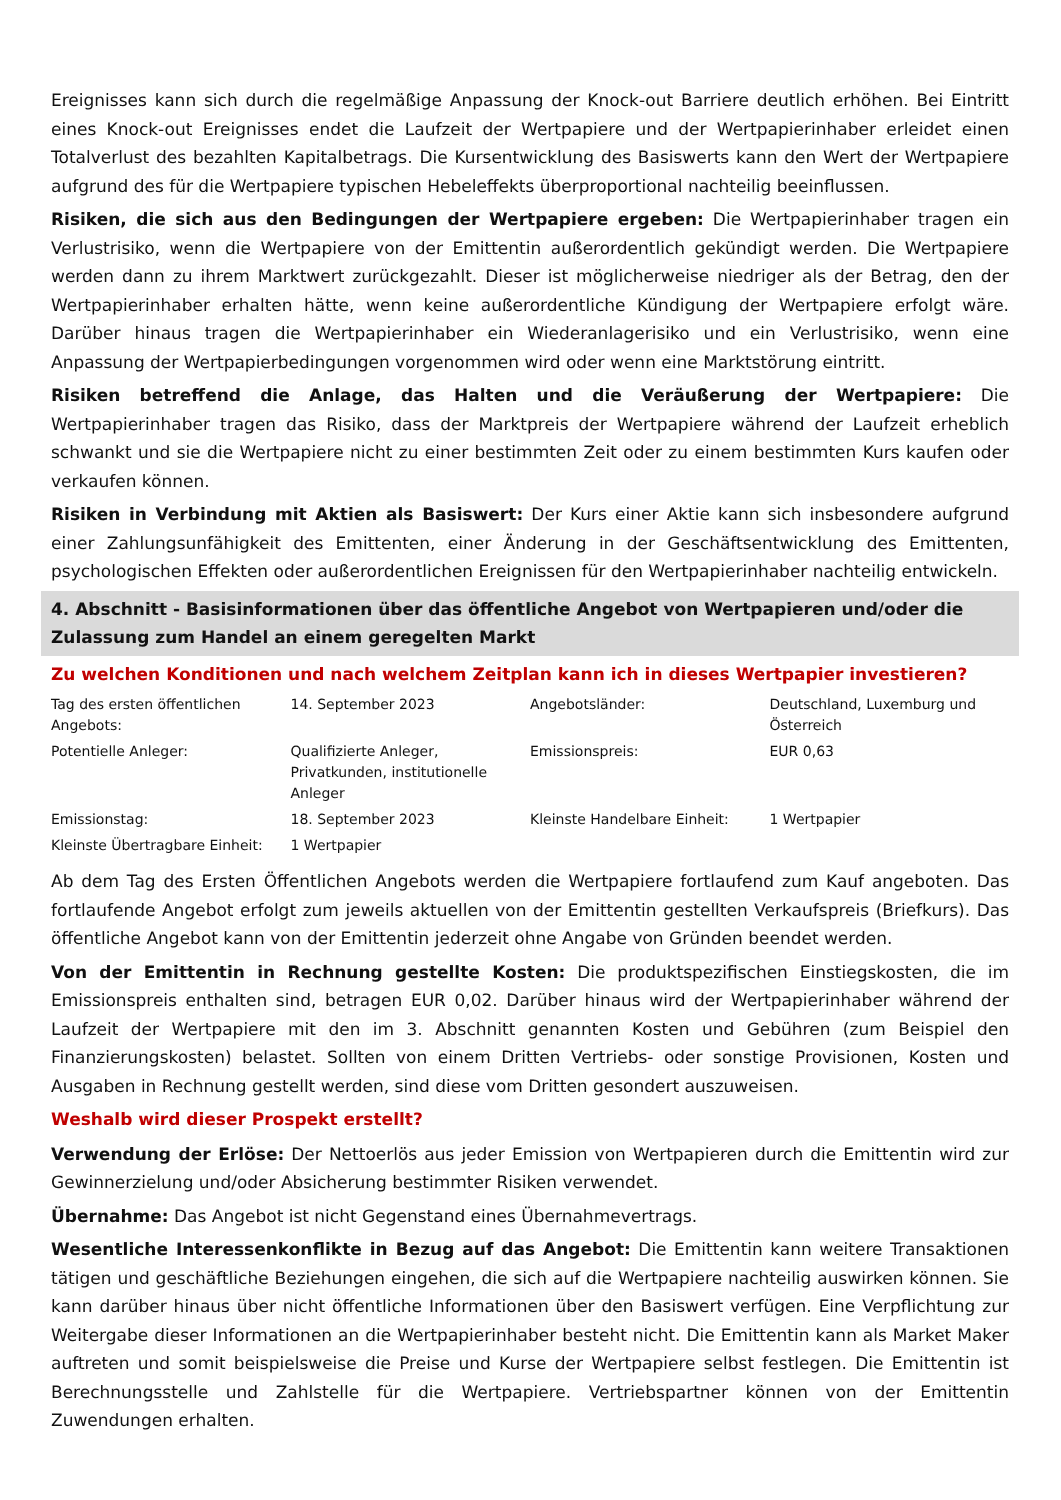Ereignisses kann sich durch die regelmäßige Anpassung der Knock-out Barriere deutlich erhöhen. Bei Eintritt eines Knock-out Ereignisses endet die Laufzeit der Wertpapiere und der Wertpapierinhaber erleidet einen Totalverlust des bezahlten Kapitalbetrags. Die Kursentwicklung des Basiswerts kann den Wert der Wertpapiere aufgrund des für die Wertpapiere typischen Hebeleffekts überproportional nachteilig beeinflussen.
Risiken, die sich aus den Bedingungen der Wertpapiere ergeben: Die Wertpapierinhaber tragen ein Verlustrisiko, wenn die Wertpapiere von der Emittentin außerordentlich gekündigt werden. Die Wertpapiere werden dann zu ihrem Marktwert zurückgezahlt. Dieser ist möglicherweise niedriger als der Betrag, den der Wertpapierinhaber erhalten hätte, wenn keine außerordentliche Kündigung der Wertpapiere erfolgt wäre. Darüber hinaus tragen die Wertpapierinhaber ein Wiederanlagerisiko und ein Verlustrisiko, wenn eine Anpassung der Wertpapierbedingungen vorgenommen wird oder wenn eine Marktstörung eintritt.
Risiken betreffend die Anlage, das Halten und die Veräußerung der Wertpapiere: Die Wertpapierinhaber tragen das Risiko, dass der Marktpreis der Wertpapiere während der Laufzeit erheblich schwankt und sie die Wertpapiere nicht zu einer bestimmten Zeit oder zu einem bestimmten Kurs kaufen oder verkaufen können.
Risiken in Verbindung mit Aktien als Basiswert: Der Kurs einer Aktie kann sich insbesondere aufgrund einer Zahlungsunfähigkeit des Emittenten, einer Änderung in der Geschäftsentwicklung des Emittenten, psychologischen Effekten oder außerordentlichen Ereignissen für den Wertpapierinhaber nachteilig entwickeln.
4. Abschnitt - Basisinformationen über das öffentliche Angebot von Wertpapieren und/oder die Zulassung zum Handel an einem geregelten Markt
Zu welchen Konditionen und nach welchem Zeitplan kann ich in dieses Wertpapier investieren?
| Tag des ersten öffentlichen Angebots: | 14. September 2023 | Angebotsländer: | Deutschland, Luxemburg und Österreich |
| Potentielle Anleger: | Qualifizierte Anleger, Privatkunden, institutionelle Anleger | Emissionspreis: | EUR 0,63 |
| Emissionstag: | 18. September 2023 | Kleinste Handelbare Einheit: | 1 Wertpapier |
| Kleinste Übertragbare Einheit: | 1 Wertpapier | | |
Ab dem Tag des Ersten Öffentlichen Angebots werden die Wertpapiere fortlaufend zum Kauf angeboten. Das fortlaufende Angebot erfolgt zum jeweils aktuellen von der Emittentin gestellten Verkaufspreis (Briefkurs). Das öffentliche Angebot kann von der Emittentin jederzeit ohne Angabe von Gründen beendet werden.
Von der Emittentin in Rechnung gestellte Kosten: Die produktspezifischen Einstiegskosten, die im Emissionspreis enthalten sind, betragen EUR 0,02. Darüber hinaus wird der Wertpapierinhaber während der Laufzeit der Wertpapiere mit den im 3. Abschnitt genannten Kosten und Gebühren (zum Beispiel den Finanzierungskosten) belastet. Sollten von einem Dritten Vertriebs- oder sonstige Provisionen, Kosten und Ausgaben in Rechnung gestellt werden, sind diese vom Dritten gesondert auszuweisen.
Weshalb wird dieser Prospekt erstellt?
Verwendung der Erlöse: Der Nettoerlös aus jeder Emission von Wertpapieren durch die Emittentin wird zur Gewinnerzielung und/oder Absicherung bestimmter Risiken verwendet.
Übernahme: Das Angebot ist nicht Gegenstand eines Übernahmevertrags.
Wesentliche Interessenkonflikte in Bezug auf das Angebot: Die Emittentin kann weitere Transaktionen tätigen und geschäftliche Beziehungen eingehen, die sich auf die Wertpapiere nachteilig auswirken können. Sie kann darüber hinaus über nicht öffentliche Informationen über den Basiswert verfügen. Eine Verpflichtung zur Weitergabe dieser Informationen an die Wertpapierinhaber besteht nicht. Die Emittentin kann als Market Maker auftreten und somit beispielsweise die Preise und Kurse der Wertpapiere selbst festlegen. Die Emittentin ist Berechnungsstelle und Zahlstelle für die Wertpapiere. Vertriebspartner können von der Emittentin Zuwendungen erhalten.